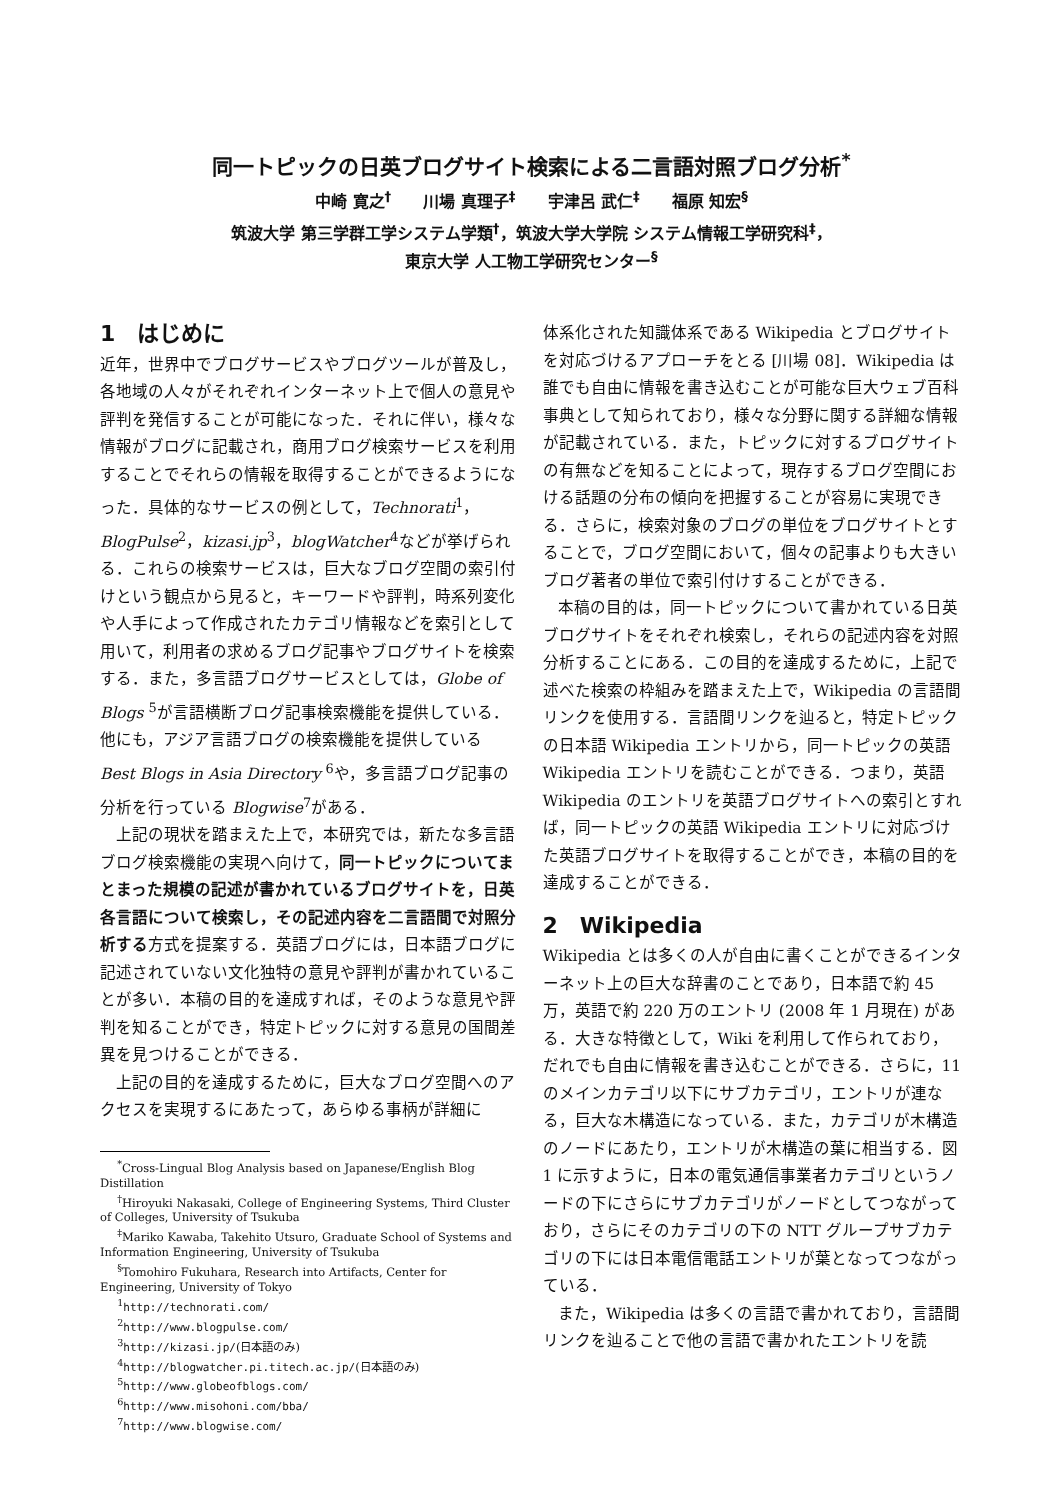同一トピックの日英ブログサイト検索による二言語対照ブログ分析<sup>*</sup>
中崎 寛之<sup>†</sup>　　川場 真理子<sup>‡</sup>　　宇津呂 武仁<sup>‡</sup>　　福原 知宏<sup>§</sup>
筑波大学 第三学群工学システム学類<sup>†</sup>，筑波大学大学院 システム情報工学研究科<sup>‡</sup>，
東京大学 人工物工学研究センター<sup>§</sup>
1　はじめに
近年，世界中でブログサービスやブログツールが普及し，各地域の人々がそれぞれインターネット上で個人の意見や評判を発信することが可能になった．それに伴い，様々な情報がブログに記載され，商用ブログ検索サービスを利用することでそれらの情報を取得することができるようになった．具体的なサービスの例として，Technorati<sup>1</sup>，BlogPulse<sup>2</sup>，kizasi.jp<sup>3</sup>，blogWatcher<sup>4</sup>などが挙げられる．これらの検索サービスは，巨大なブログ空間の索引付けという観点から見ると，キーワードや評判，時系列変化や人手によって作成されたカテゴリ情報などを索引として用いて，利用者の求めるブログ記事やブログサイトを検索する．また，多言語ブログサービスとしては，Globe of Blogs <sup>5</sup>が言語横断ブログ記事検索機能を提供している．他にも，アジア言語ブログの検索機能を提供している Best Blogs in Asia Directory <sup>6</sup>や，多言語ブログ記事の分析を行っている Blogwise<sup>7</sup>がある．
上記の現状を踏まえた上で，本研究では，新たな多言語ブログ検索機能の実現へ向けて，同一トピックについてまとまった規模の記述が書かれているブログサイトを，日英各言語について検索し，その記述内容を二言語間で対照分析する方式を提案する．英語ブログには，日本語ブログに記述されていない文化独特の意見や評判が書かれていることが多い．本稿の目的を達成すれば，そのような意見や評判を知ることができ，特定トピックに対する意見の国間差異を見つけることができる．
上記の目的を達成するために，巨大なブログ空間へのアクセスを実現するにあたって，あらゆる事柄が詳細に
<sup>*</sup> Cross-Lingual Blog Analysis based on Japanese/English Blog Distillation
<sup>†</sup> Hiroyuki Nakasaki, College of Engineering Systems, Third Cluster of Colleges, University of Tsukuba
<sup>‡</sup> Mariko Kawaba, Takehito Utsuro, Graduate School of Systems and Information Engineering, University of Tsukuba
<sup>§</sup> Tomohiro Fukuhara, Research into Artifacts, Center for Engineering, University of Tokyo
<sup>1</sup> http://technorati.com/
<sup>2</sup> http://www.blogpulse.com/
<sup>3</sup> http://kizasi.jp/(日本語のみ)
<sup>4</sup> http://blogwatcher.pi.titech.ac.jp/(日本語のみ)
<sup>5</sup> http://www.globeofblogs.com/
<sup>6</sup> http://www.misohoni.com/bba/
<sup>7</sup> http://www.blogwise.com/
体系化された知識体系である Wikipedia とブログサイトを対応づけるアプローチをとる [川場 08]．Wikipedia は誰でも自由に情報を書き込むことが可能な巨大ウェブ百科事典として知られており，様々な分野に関する詳細な情報が記載されている．また，トピックに対するブログサイトの有無などを知ることによって，現存するブログ空間における話題の分布の傾向を把握することが容易に実現できる．さらに，検索対象のブログの単位をブログサイトとすることで，ブログ空間において，個々の記事よりも大きいブログ著者の単位で索引付けすることができる．
本稿の目的は，同一トピックについて書かれている日英ブログサイトをそれぞれ検索し，それらの記述内容を対照分析することにある．この目的を達成するために，上記で述べた検索の枠組みを踏まえた上で，Wikipedia の言語間リンクを使用する．言語間リンクを辿ると，特定トピックの日本語 Wikipedia エントリから，同一トピックの英語 Wikipedia エントリを読むことができる．つまり，英語 Wikipedia のエントリを英語ブログサイトへの索引とすれば，同一トピックの英語 Wikipedia エントリに対応づけた英語ブログサイトを取得することができ，本稿の目的を達成することができる．
2　Wikipedia
Wikipedia とは多くの人が自由に書くことができるインターネット上の巨大な辞書のことであり，日本語で約 45 万，英語で約 220 万のエントリ (2008 年 1 月現在) がある．大きな特徴として，Wiki を利用して作られており，だれでも自由に情報を書き込むことができる．さらに，11 のメインカテゴリ以下にサブカテゴリ，エントリが連なる，巨大な木構造になっている．また，カテゴリが木構造のノードにあたり，エントリが木構造の葉に相当する．図 1 に示すように，日本の電気通信事業者カテゴリというノードの下にさらにサブカテゴリがノードとしてつながっており，さらにそのカテゴリの下の NTT グループサブカテゴリの下には日本電信電話エントリが葉となってつながっている．
また，Wikipedia は多くの言語で書かれており，言語間リンクを辿ることで他の言語で書かれたエントリを読